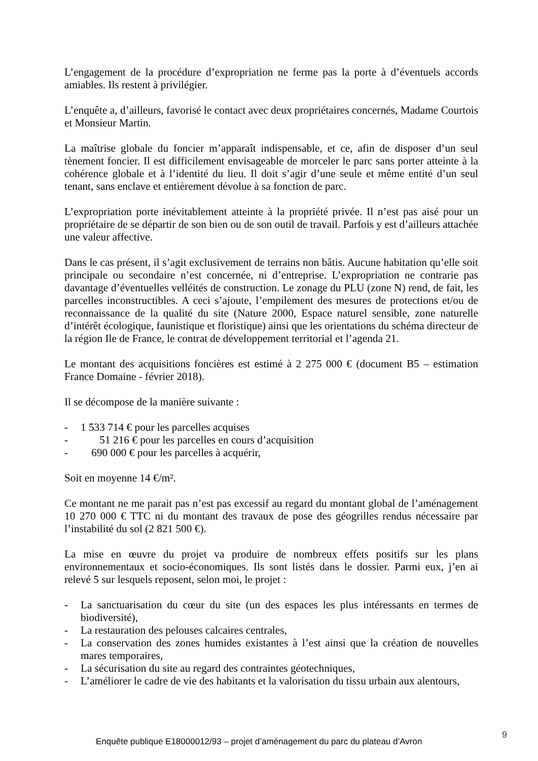L’engagement de la procédure d’expropriation ne ferme pas la porte à d’éventuels accords amiables. Ils restent à privilégier.
L’enquête a, d’ailleurs, favorisé le contact avec deux propriétaires concernés, Madame Courtois et Monsieur Martin.
La maîtrise globale du foncier m’apparaît indispensable, et ce, afin de disposer d’un seul tènement foncier. Il est difficilement envisageable de morceler le parc sans porter atteinte à la cohérence globale et à l’identité du lieu. Il doit s’agir d’une seule et même entité d’un seul tenant, sans enclave et entièrement dévolue à sa fonction de parc.
L’expropriation porte inévitablement atteinte à la propriété privée. Il n’est pas aisé pour un propriétaire de se départir de son bien ou de son outil de travail. Parfois y est d’ailleurs attachée une valeur affective.
Dans le cas présent, il s’agit exclusivement de terrains non bâtis. Aucune habitation qu’elle soit principale ou secondaire n’est concernée, ni d’entreprise. L’expropriation ne contrarie pas davantage d’éventuelles velléités de construction. Le zonage du PLU (zone N) rend, de fait, les parcelles inconstructibles. A ceci s’ajoute, l’empilement des mesures de protections et/ou de reconnaissance de la qualité du site (Nature 2000, Espace naturel sensible, zone naturelle d’intérêt écologique, faunistique et floristique) ainsi que les orientations du schéma directeur de la région Ile de France, le contrat de développement territorial et l’agenda 21.
Le montant des acquisitions foncières est estimé à 2 275 000 € (document B5 – estimation France Domaine - février 2018).
Il se décompose de la manière suivante :
- 1 533 714 € pour les parcelles acquises
- 51 216 € pour les parcelles en cours d’acquisition
- 690 000 € pour les parcelles à acquérir,
Soit en moyenne 14 €/m².
Ce montant ne me parait pas n’est pas excessif au regard du montant global de l’aménagement 10 270 000 € TTC ni du montant des travaux de pose des géogrilles rendus nécessaire par l’instabilité du sol (2 821 500 €).
La mise en œuvre du projet va produire de nombreux effets positifs sur les plans environnementaux et socio-économiques. Ils sont listés dans le dossier. Parmi eux, j’en ai relevé 5 sur lesquels reposent, selon moi, le projet :
- La sanctuarisation du cœur du site (un des espaces les plus intéressants en termes de biodiversité),
- La restauration des pelouses calcaires centrales,
- La conservation des zones humides existantes à l’est ainsi que la création de nouvelles mares temporaires,
- La sécurisation du site au regard des contraintes géotechniques,
- L’améliorer le cadre de vie des habitants et la valorisation du tissu urbain aux alentours,
Enquête publique E18000012/93 – projet d’aménagement du parc du plateau d’Avron
9